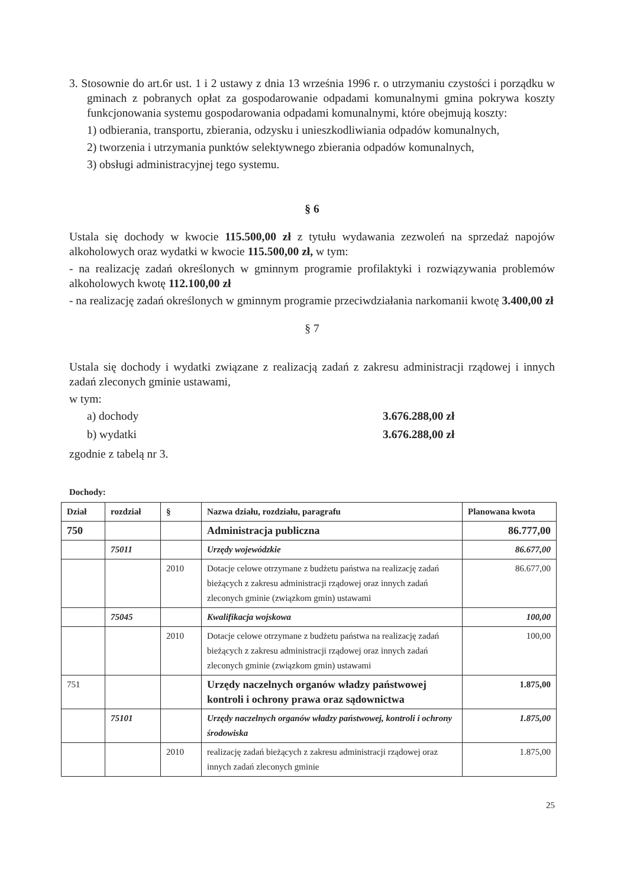3. Stosownie do art.6r ust. 1 i 2 ustawy z dnia 13 września 1996 r. o utrzymaniu czystości i porządku w gminach z pobranych opłat za gospodarowanie odpadami komunalnymi gmina pokrywa koszty funkcjonowania systemu gospodarowania odpadami komunalnymi, które obejmują koszty:
1) odbierania, transportu, zbierania, odzysku i unieszkodliwiania odpadów komunalnych,
2) tworzenia i utrzymania punktów selektywnego zbierania odpadów komunalnych,
3) obsługi administracyjnej tego systemu.
§ 6
Ustala się dochody w kwocie 115.500,00 zł z tytułu wydawania zezwoleń na sprzedaż napojów alkoholowych oraz wydatki w kwocie 115.500,00 zł, w tym:
- na realizację zadań określonych w gminnym programie profilaktyki i rozwiązywania problemów alkoholowych kwotę 112.100,00 zł
- na realizację zadań określonych w gminnym programie przeciwdziałania narkomanii kwotę 3.400,00 zł
§ 7
Ustala się dochody i wydatki związane z realizacją zadań z zakresu administracji rządowej i innych zadań zleconych gminie ustawami,
w tym:
a) dochody 3.676.288,00 zł
b) wydatki 3.676.288,00 zł
zgodnie z tabelą nr 3.
Dochody:
| Dział | rozdział | § | Nazwa działu, rozdziału, paragrafu | Planowana kwota |
| --- | --- | --- | --- | --- |
| 750 | | | Administracja publiczna | 86.777,00 |
| | 75011 | | Urzędy wojewódzkie | 86.677,00 |
| | | 2010 | Dotacje celowe otrzymane z budżetu państwa na realizację zadań bieżących z zakresu administracji rządowej oraz innych zadań zleconych gminie (związkom gmin) ustawami | 86.677,00 |
| | 75045 | | Kwalifikacja wojskowa | 100,00 |
| | | 2010 | Dotacje celowe otrzymane z budżetu państwa na realizację zadań bieżących z zakresu administracji rządowej oraz innych zadań zleconych gminie (związkom gmin) ustawami | 100,00 |
| 751 | | | Urzędy naczelnych organów władzy państwowej kontroli i ochrony prawa oraz sądownictwa | 1.875,00 |
| | 75101 | | Urzędy naczelnych organów władzy państwowej, kontroli i ochrony środowiska | 1.875,00 |
| | | 2010 | realizację zadań bieżących z zakresu administracji rządowej oraz innych zadań zleconych gminie | 1.875,00 |
25